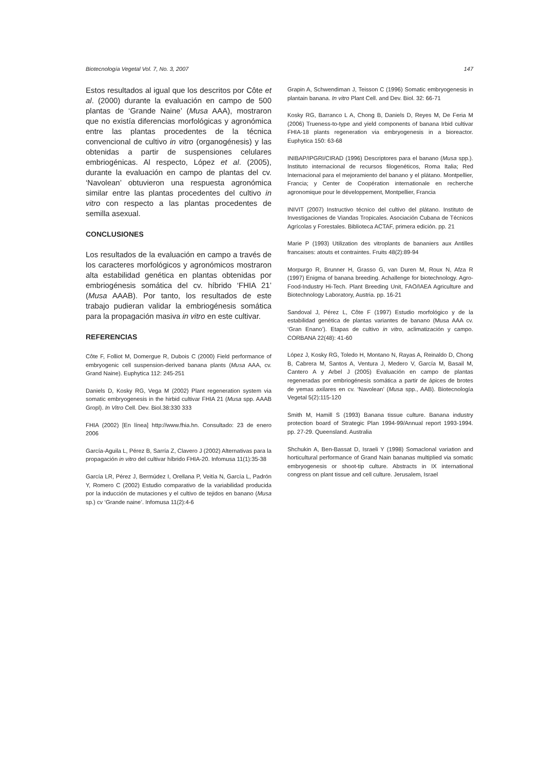Biotecnología Vegetal Vol. 7, No. 3, 2007 147
Estos resultados al igual que los descritos por Côte et al. (2000) durante la evaluación en campo de 500 plantas de ‘Grande Naine’ (Musa AAA), mostraron que no existía diferencias morfológicas y agronómica entre las plantas procedentes de la técnica convencional de cultivo in vitro (organogénesis) y las obtenidas a partir de suspensiones celulares embriogénicas. Al respecto, López et al. (2005), durante la evaluación en campo de plantas del cv. ‘Navolean’ obtuvieron una respuesta agronómica similar entre las plantas procedentes del cultivo in vitro con respecto a las plantas procedentes de semilla asexual.
CONCLUSIONES
Los resultados de la evaluación en campo a través de los caracteres morfológicos y agronómicos mostraron alta estabilidad genética en plantas obtenidas por embriogénesis somática del cv. híbrido ‘FHIA 21’ (Musa AAAB). Por tanto, los resultados de este trabajo pudieran validar la embriogénesis somática para la propagación masiva in vitro en este cultivar.
REFERENCIAS
Côte F, Folliot M, Domergue R, Dubois C (2000) Field performance of embryogenic cell suspension-derived banana plants (Musa AAA, cv. Grand Naine). Euphytica 112: 245-251
Daniels D, Kosky RG, Vega M (2002) Plant regeneration system via somatic embryogenesis in the hirbid cultivar FHIA 21 (Musa spp. AAAB Gropl). In Vitro Cell. Dev. Biol.38:330 333
FHIA (2002) [En línea] http://www.fhia.hn. Consultado: 23 de enero 2006
García-Aguila L, Pérez B, Sarría Z, Clavero J (2002) Alternativas para la propagación in vitro del cultivar híbrido FHIA-20. Infomusa 11(1):35-38
García LR, Pérez J, Bermúdez I, Orellana P, Veitía N, García L, Padrón Y, Romero C (2002) Estudio comparativo de la variabilidad producida por la inducción de mutaciones y el cultivo de tejidos en banano (Musa sp.) cv ‘Grande naine’. Infomusa 11(2):4-6
Grapin A, Schwendiman J, Teisson C (1996) Somatic embryogenesis in plantain banana. In vitro Plant Cell. and Dev. Biol. 32: 66-71
Kosky RG, Barranco L A, Chong B, Daniels D, Reyes M, De Feria M (2006) Trueness-to-type and yield components of banana Irbid cultivar FHIA-18 plants regeneration via embryogenesis in a bioreactor. Euphytica 150: 63-68
INIBAP/IPGRI/CIRAD (1996) Descriptores para el banano (Musa spp.). Instituto internacional de recursos filogenéticos, Roma Italia; Red Internacional para el mejoramiento del banano y el plátano. Montpellier, Francia; y Center de Coopération internationale en recherche agronomique pour le développement, Montpellier, Francia
INIVIT (2007) Instructivo técnico del cultivo del plátano. Instituto de Investigaciones de Viandas Tropicales. Asociación Cubana de Técnicos Agrícolas y Forestales. Biblioteca ACTAF, primera edición. pp. 21
Marie P (1993) Utilization des vitroplants de bananiers aux Antilles francaises: atouts et contraintes. Fruits 48(2):89-94
Morpurgo R, Brunner H, Grasso G, van Duren M, Roux N, Afza R (1997) Enigma of banana breeding. Achallenge for biotechnology. Agro-Food-Industry Hi-Tech. Plant Breeding Unit, FAO/IAEA Agriculture and Biotechnology Laboratory, Austria. pp. 16-21
Sandoval J, Pérez L, Côte F (1997) Estudio morfológico y de la estabilidad genética de plantas variantes de banano (Musa AAA cv. ‘Gran Enano’). Etapas de cultivo in vitro, aclimatización y campo. CORBANA 22(48): 41-60
López J, Kosky RG, Toledo H, Montano N, Rayas A, Reinaldo D, Chong B, Cabrera M, Santos A, Ventura J, Medero V, García M, Basail M, Cantero A y Arbel J (2005) Evaluación en campo de plantas regeneradas por embriogénesis somática a partir de ápices de brotes de yemas axilares en cv. ‘Navolean’ (Musa spp., AAB). Biotecnología Vegetal 5(2):115-120
Smith M, Hamill S (1993) Banana tissue culture. Banana industry protection board of Strategic Plan 1994-99/Annual report 1993-1994. pp. 27-29. Queensland. Australia
Shchukin A, Ben-Bassat D, Israeli Y (1998) Somaclonal variation and horticultural performance of Grand Nain bananas multiplied via somatic embryogenesis or shoot-tip culture. Abstracts in IX international congress on plant tissue and cell culture. Jerusalem, Israel